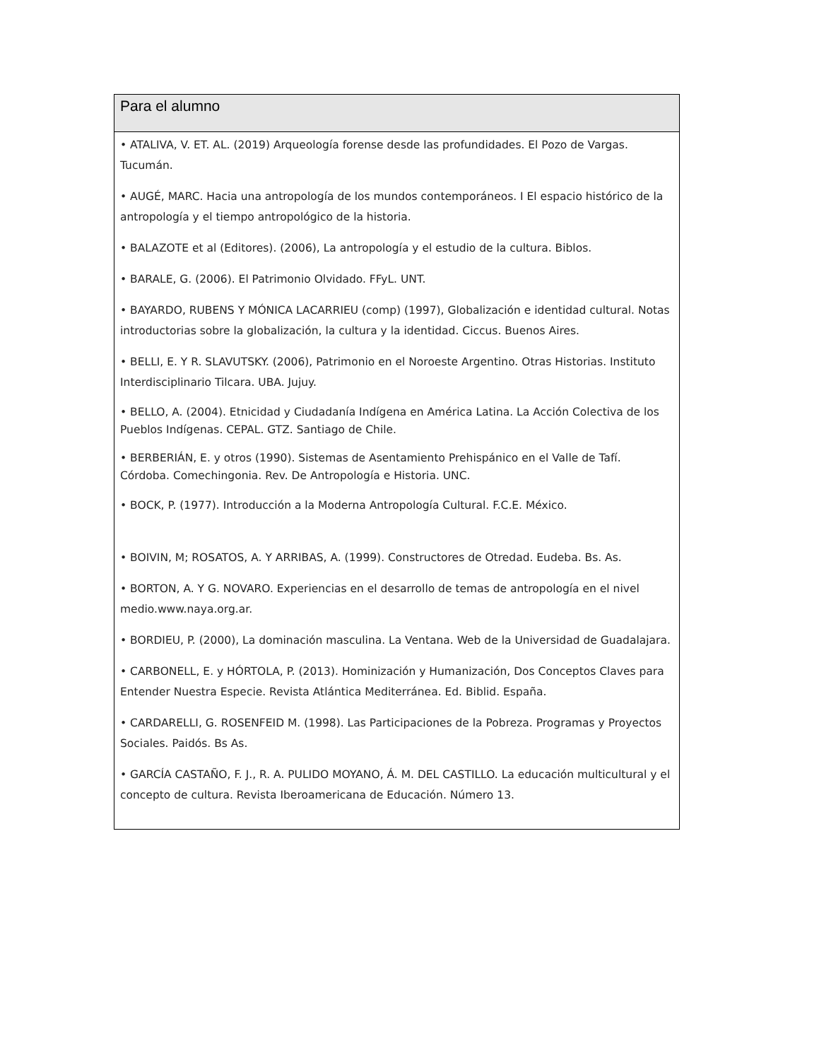| Para el alumno |
| --- |
| • ATALIVA, V. ET. AL. (2019) Arqueología forense desde las profundidades. El Pozo de Vargas. Tucumán. • AUGÉ, MARC. Hacia una antropología de los mundos contemporáneos. I El espacio histórico de la antropología y el tiempo antropológico de la historia. • BALAZOTE et al (Editores). (2006), La antropología y el estudio de la cultura. Biblos. • BARALE, G. (2006). El Patrimonio Olvidado. FFyL. UNT. • BAYARDO, RUBENS Y MÓNICA LACARRIEU (comp) (1997), Globalización e identidad cultural. Notas introductorias sobre la globalización, la cultura y la identidad. Ciccus. Buenos Aires. • BELLI, E. Y R. SLAVUTSKY. (2006), Patrimonio en el Noroeste Argentino. Otras Historias. Instituto Interdisciplinario Tilcara. UBA. Jujuy. • BELLO, A. (2004). Etnicidad y Ciudadanía Indígena en América Latina. La Acción Colectiva de los Pueblos Indígenas. CEPAL. GTZ. Santiago de Chile. • BERBERIÁN, E. y otros (1990). Sistemas de Asentamiento Prehispánico en el Valle de Tafí. Córdoba. Comechingonia. Rev. De Antropología e Historia. UNC. • BOCK, P. (1977). Introducción a la Moderna Antropología Cultural. F.C.E. México. • BOIVIN, M; ROSATOS, A. Y ARRIBAS, A. (1999). Constructores de Otredad. Eudeba. Bs. As. • BORTON, A. Y G. NOVARO. Experiencias en el desarrollo de temas de antropología en el nivel medio.www.naya.org.ar. • BORDIEU, P. (2000), La dominación masculina. La Ventana. Web de la Universidad de Guadalajara. • CARBONELL, E. y HÓRTOLA, P. (2013). Hominización y Humanización, Dos Conceptos Claves para Entender Nuestra Especie. Revista Atlántica Mediterránea. Ed. Biblid. España. • CARDARELLI, G. ROSENFEID M. (1998). Las Participaciones de la Pobreza. Programas y Proyectos Sociales. Paidós. Bs As. • GARCÍA CASTAÑO, F. J., R. A. PULIDO MOYANO, Á. M. DEL CASTILLO. La educación multicultural y el concepto de cultura. Revista Iberoamericana de Educación. Número 13. |